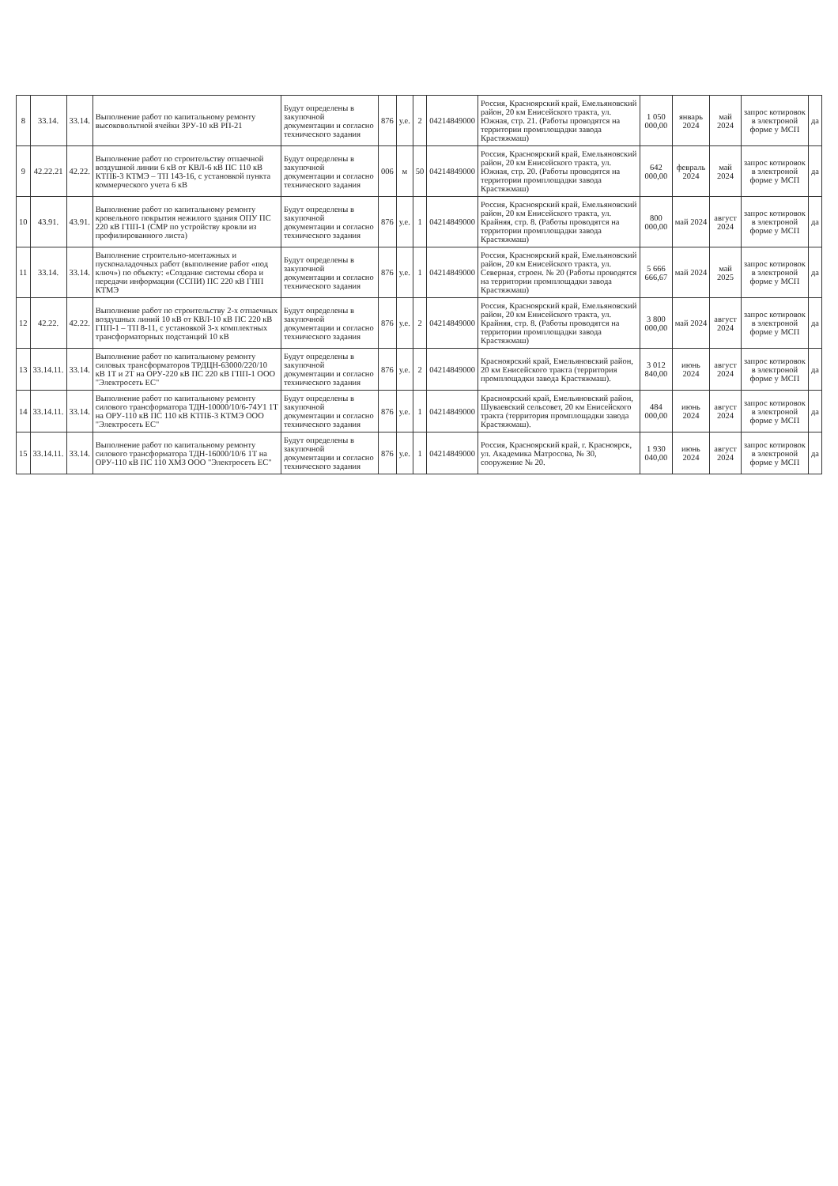| 8 | 33.14. | 33.14. | Выполнение работ по капитальному ремонту высоковольтной ячейки ЗРУ-10 кВ РП-21 | Будут определены в закупочной документации и согласно технического задания | 876 | у.е. | 2 | 04214849000 | Россия, Красноярский край, Емельяновский район, 20 км Енисейского тракта, ул. Южная, стр. 21. (Работы проводятся на территории промплощадки завода Крастяжмаш) | 1 050 000,00 | январь 2024 | май 2024 | запрос котировок в электроной форме у МСП | да |
| 9 | 42.22.21 | 42.22. | Выполнение работ по строительству отпаечной воздушной линии 6 кВ от КВЛ-6 кВ ПС 110 кВ КТПБ-3 КТМЭ – ТП 143-16, с установкой пункта коммерческого учета 6 кВ | Будут определены в закупочной документации и согласно технического задания | 006 | м | 50 | 04214849000 | Россия, Красноярский край, Емельяновский район, 20 км Енисейского тракта, ул. Южная, стр. 20. (Работы проводятся на территории промплощадки завода Крастяжмаш) | 642 000,00 | февраль 2024 | май 2024 | запрос котировок в электроной форме у МСП | да |
| 10 | 43.91. | 43.91. | Выполнение работ по капитальному ремонту кровельного покрытия нежилого здания ОПУ ПС 220 кВ ГПП-1 (СМР по устройству кровли из профилированного листа) | Будут определены в закупочной документации и согласно технического задания | 876 | у.е. | 1 | 04214849000 | Россия, Красноярский край, Емельяновский район, 20 км Енисейского тракта, ул. Крайняя, стр. 8. (Работы проводятся на территории промплощадки завода Крастяжмаш) | 800 000,00 | май 2024 | август 2024 | запрос котировок в электроной форме у МСП | да |
| 11 | 33.14. | 33.14. | Выполнение строительно-монтажных и пусконаладочных работ (выполнение работ «под ключ») по объекту: «Создание системы сбора и передачи информации (ССПИ) ПС 220 кВ ГПП КТМЭ | Будут определены в закупочной документации и согласно технического задания | 876 | у.е. | 1 | 04214849000 | Россия, Красноярский край, Емельяновский район, 20 км Енисейского тракта, ул. Северная, строен. № 20 (Работы проводятся на территории промплощадки завода Крастяжмаш) | 5 666 666,67 | май 2024 | май 2025 | запрос котировок в электроной форме у МСП | да |
| 12 | 42.22. | 42.22. | Выполнение работ по строительству 2-х отпаечных воздушных линий 10 кВ от КВЛ-10 кВ ПС 220 кВ ГПП-1 – ТП 8-11, с установкой 3-х комплектных трансформаторных подстанций 10 кВ | Будут определены в закупочной документации и согласно технического задания | 876 | у.е. | 2 | 04214849000 | Россия, Красноярский край, Емельяновский район, 20 км Енисейского тракта, ул. Крайняя, стр. 8. (Работы проводятся на территории промплощадки завода Крастяжмаш) | 3 800 000,00 | май 2024 | август 2024 | запрос котировок в электроной форме у МСП | да |
| 13 | 33.14.11. | 33.14. | Выполнение работ по капитальному ремонту силовых трансформаторов ТРДЦН-63000/220/10 кВ 1Т и 2Т на ОРУ-220 кВ ПС 220 кВ ГПП-1 ООО "Электросеть ЕС" | Будут определены в закупочной документации и согласно технического задания | 876 | у.е. | 2 | 04214849000 | Красноярский край, Емельяновский район, 20 км Енисейского тракта (территория промплощадки завода Крастяжмаш). | 3 012 840,00 | июнь 2024 | август 2024 | запрос котировок в электроной форме у МСП | да |
| 14 | 33.14.11. | 33.14. | Выполнение работ по капитальному ремонту силового трансформатора ТДН-10000/10/6-74У1 1Т на ОРУ-110 кВ ПС 110 кВ КТПБ-3 КТМЭ ООО "Электросеть ЕС" | Будут определены в закупочной документации и согласно технического задания | 876 | у.е. | 1 | 04214849000 | Красноярский край, Емельяновский район, Шуваевский сельсовет, 20 км Енисейского тракта (территория промплощадки завода Крастяжмаш). | 484 000,00 | июнь 2024 | август 2024 | запрос котировок в электроной форме у МСП | да |
| 15 | 33.14.11. | 33.14. | Выполнение работ по капитальному ремонту силового трансформатора ТДН-16000/10/6 1Т на ОРУ-110 кВ ПС 110 ХМЗ ООО "Электросеть ЕС" | Будут определены в закупочной документации и согласно технического задания | 876 | у.е. | 1 | 04214849000 | Россия, Красноярский край, г. Красноярск, ул. Академика Матросова, № 30, сооружение № 20. | 1 930 040,00 | июнь 2024 | август 2024 | запрос котировок в электроной форме у МСП | да |